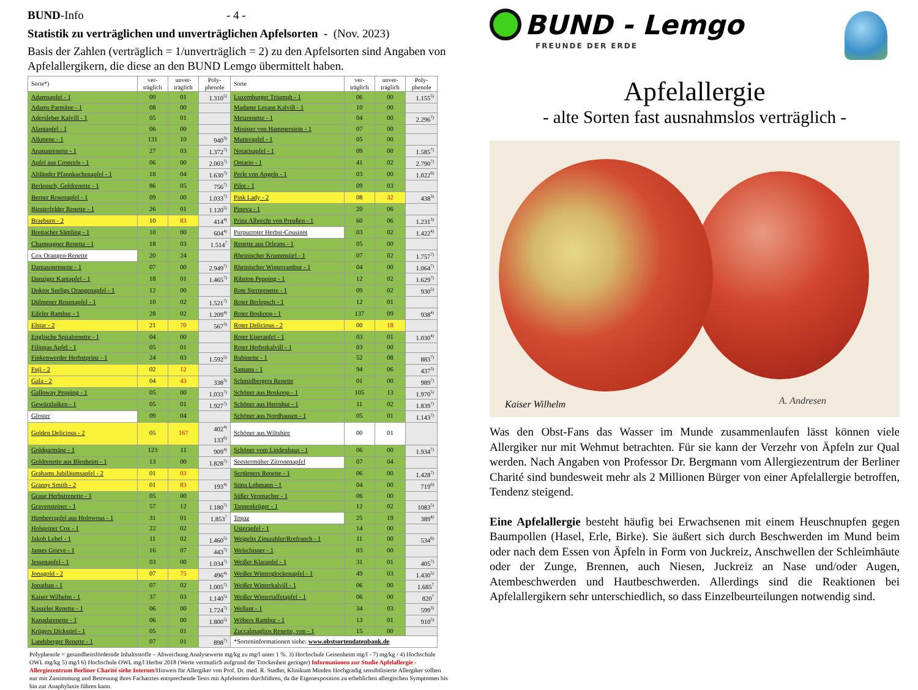BUND-Info - 4 -
Statistik zu verträglichen und unverträglichen Apfelsorten - (Nov. 2023)
Basis der Zahlen (verträglich = 1/unverträglich = 2) zu den Apfelsorten sind Angaben von Apfelallergikern, die diese an den BUND Lemgo übermittelt haben.
| Sorte*) | ver- träglich | unver- träglich | Poly- phenole | Sorte | ver- träglich | unver- träglich | Poly- phenole |
| --- | --- | --- | --- | --- | --- | --- | --- |
| Adamsapfel - 1 | 09 | 01 | 1.310<sup>5)</sup> | Luxemburger Triumph - 1 | 06 | 00 | 1.155<sup>5)</sup> |
| Adams Parmäne - 1 | 08 | 00 | | Madame Lesans Kalvill - 1 | 10 | 00 | |
| Adersleber Kalvill - 1 | 05 | 01 | | Metzrenette - 1 | 04 | 00 | 2.296<sup>7)</sup> |
| Alantapfel - 1 | 06 | 00 | | Minister von Hammerstein - 1 | 07 | 00 | |
| Alkmene - 1 | 131 | 10 | 940<sup>3)</sup> | Mutterapfel - 1 | 05 | 00 | |
| Ananasrenette - 1 | 27 | 03 | 1.372<sup>7)</sup> | Notarisapfel - 1 | 09 | 00 | 1.585<sup>7)</sup> |
| Apfel aus Croncels - 1 | 06 | 00 | 2.003<sup>7)</sup> | Ontario - 1 | 41 | 02 | 2.790<sup>7)</sup> |
| Altländer Pfannkuchenapfel - 1 | 18 | 04 | 1.630<sup>7)</sup> | Perle von Angeln - 1 | 03 | 00 | 1.022<sup>6)</sup> |
| Berlepsch, Goldrenette - 1 | 86 | 05 | 756<sup>7)</sup> | Pilot - 1 | 09 | 03 | |
| Berner Rosenapfel - 1 | 09 | 00 | 1.033<sup>7)</sup> | Pink Lady - 2 | 08 | 32 | 438<sup>3)</sup> |
| Biesterfelder Renette - 1 | 26 | 01 | 1.120<sup>5)</sup> | Pinova - 1 | 20 | 06 | |
| Braeburn - 2 | 10 | 83 | 414<sup>4)</sup> | Prinz Albrecht von Preußen - 1 | 60 | 06 | 1.231<sup>3)</sup> |
| Brettacher Sämling - 1 | 10 | 00 | 604<sup>4)</sup> | Purpurroter Herbst-Cousinot | 03 | 02 | 1.422<sup>4)</sup> |
| Champagner Renette - 1 | 18 | 03 | 1.514<sup>7</sup> | Renette aus Orleans - 1 | 05 | 00 | |
| Cox Orangen-Renette | 20 | 24 | | Rheinischer Krummstiel - 1 | 07 | 02 | 1.757<sup>7)</sup> |
| Damasonrenette - 1 | 07 | 00 | 2.949<sup>7)</sup> | Rheinischer Winterrambur - 1 | 04 | 00 | 1.064<sup>7)</sup> |
| Danziger Kantapfel - 1 | 18 | 01 | 1.465<sup>7)</sup> | Ribston Pepping - 1 | 12 | 02 | 1.629<sup>7)</sup> |
| Doktor Seeligs Orangenapfel - 1 | 12 | 00 | | Rote Sternrenette - 1 | 09 | 02 | 930<sup>5)</sup> |
| Dülmener Rosenapfel - 1 | 10 | 02 | 1.521<sup>7)</sup> | Roter Berlepsch - 1 | 12 | 01 | |
| Eifeler Rambur - 1 | 28 | 02 | 1.209<sup>4)</sup> | Roter Boskoop - 1 | 137 | 09 | 938<sup>4)</sup> |
| Elstar - 2 | 21 | 70 | 567<sup>3)</sup> | Roter Delicious - 2 | 00 | 18 | |
| Englische Spitalrenette - 1 | 04 | 00 | | Roter Eiserapfel - 1 | 03 | 01 | 1.030<sup>4)</sup> |
| Filippas Apfel - 1 | 05 | 01 | | Roter Herbstkalvill - 1 | 03 | 00 | |
| Finkenwerder Herbstprinz - 1 | 24 | 03 | 1.592<sup>5)</sup> | Rubinette - 1 | 52 | 08 | 883<sup>7)</sup> |
| Fuji - 2 | 02 | 12 | | Santana - 1 | 94 | 06 | 437<sup>3)</sup> |
| Gala - 2 | 04 | 43 | 338<sup>3)</sup> | Schmidbergers Renette | 01 | 00 | 989<sup>7)</sup> |
| Galloway Pepping - 1 | 05 | 00 | 1.033<sup>7)</sup> | Schöner aus Boskoop - 1 | 105 | 13 | 1.970<sup>5)</sup> |
| Gewürzluiken - 1 | 05 | 01 | 1.927<sup>7)</sup> | Schöner aus Herrnhut - 1 | 11 | 02 | 1.839<sup>7)</sup> |
| Gloster | 09 | 04 | | Schöner aus Nordhausen - 1 | 05 | 01 | 1.143<sup>7)</sup> |
| Golden Delicious - 2 | 05 | 167 | 402<sup>4)</sup> 133<sup>6)</sup> | Schöner aus Wiltshire | 00 | 01 | |
| Goldparmäne - 1 | 123 | 11 | 909<sup>4)</sup> | Schöner vom Lindenhaus - 1 | 06 | 00 | 1.934<sup>7)</sup> |
| Goldrenette aus Blenheim - 1 | 13 | 00 | 1.828<sup>7)</sup> | Seestermüher Zitronenapfel | 07 | 04 | |
| Grahams Jubiläumsapfel - 2 | 01 | 03 | | Sertürners Renette - 1 | 06 | 00 | 1.428<sup>7)</sup> |
| Granny Smith - 2 | 01 | 83 | 193<sup>4)</sup> | Stina Lohmann - 1 | 04 | 00 | 719<sup>6)</sup> |
| Graue Herbstrenette - 1 | 05 | 00 | | Süßer Verenacher - 1 | 06 | 00 | |
| Gravensteiner - 1 | 57 | 12 | 1.180<sup>7)</sup> | Tannenkrüger - 1 | 12 | 02 | 1083<sup>5)</sup> |
| Himbeerapfel aus Holowous - 1 | 31 | 01 | 1.853<sup>7</sup> | Topaz | 25 | 19 | 389<sup>4)</sup> |
| Holsteiner Cox - 1 | 22 | 02 | | Usterapfel - 1 | 14 | 00 | |
| Jakob Lebel - 1 | 11 | 02 | 1.460<sup>5)</sup> | Weigelts Zinszahler/Rotfranch - 1 | 11 | 00 | 534<sup>6)</sup> |
| James Grieve - 1 | 16 | 07 | 443<sup>7)</sup> | Welschisner - 1 | 03 | 00 | |
| Jessenapfel - 1 | 03 | 00 | 1.034<sup>7)</sup> | Weißer Klarapfel - 1 | 31 | 01 | 405<sup>7)</sup> |
| Jonagold - 2 | 07 | 75 | 496<sup>4)</sup> | Weißer Winterglockenapfel - 1 | 49 | 03 | 1.430<sup>5)</sup> |
| Jonathan - 1 | 07 | 02 | 1.005<sup>7)</sup> | Weißer Winterkalvill - 1 | 06 | 00 | 1.685<sup>7</sup> |
| Kaiser Wilhelm - 1 | 37 | 03 | 1.140<sup>5)</sup> | Weißer Wintertaffetapfel - 1 | 06 | 00 | 820<sup>7</sup> |
| Kasseler Renette - 1 | 06 | 00 | 1.724<sup>7)</sup> | Wellant - 1 | 34 | 03 | 599<sup>3)</sup> |
| Kanadarenette - 1 | 06 | 00 | 1.800<sup>5)</sup> | Wöbers Rambur - 1 | 13 | 01 | 910<sup>5)</sup> |
| Krügers Dickstiel - 1 | 05 | 01 | | Zuccalmaglios Renette, von - 1 | 15 | 00 | |
| Landsberger Renette - 1 | 07 | 01 | 898<sup>7)</sup> | *Sorteninformationen siehe: www.obstsortendatenbank.de | | | |
Polyphenole = gesundheitsfördernde Inhaltsstoffe – Abweichung Analysewerte mg/kg zu mg/l unter 1 %. 3) Hochschule Geisenheim mg/l - 7) mg/kg / 4) Hochschule OWL mg/kg 5) mg/l 6) Hochschule OWL mg/l Herbst 2018 (Werte vermutlich aufgrund der Trockenheit geringer) Informationen zur Studie Apfelallergie - Allergiezentrum Berliner Charité siehe Internet/Hinweis für Allergiker von Prof. Dr. med. R. Stadler, Klinikum Minden Hochgradig sensibilisierte Allergiker sollten nur mit Zustimmung und Betreuung ihres Facharztes entsprechende Tests mit Apfelsorten durchführen, da die Eigenexposition zu erheblichen allergischen Symptomen bis hin zur Anaphylaxie führen kann.
BUND - Lemgo
FREUNDE DER ERDE
Apfelallergie
- alte Sorten fast ausnahmslos verträglich -
Kaiser Wilhelm A. Andresen
Was den Obst-Fans das Wasser im Munde zusammenlaufen lässt können viele Allergiker nur mit Wehmut betrachten. Für sie kann der Verzehr von Äpfeln zur Qual werden. Nach Angaben von Professor Dr. Bergmann vom Allergiezentrum der Berliner Charité sind bundesweit mehr als 2 Millionen Bürger von einer Apfelallergie betroffen, Tendenz steigend.
Eine Apfelallergie besteht häufig bei Erwachsenen mit einem Heuschnupfen gegen Baumpollen (Hasel, Erle, Birke). Sie äußert sich durch Beschwerden im Mund beim oder nach dem Essen von Äpfeln in Form von Juckreiz, Anschwellen der Schleimhäute oder der Zunge, Brennen, auch Niesen, Juckreiz an Nase und/oder Augen, Atembeschwerden und Hautbeschwerden. Allerdings sind die Reaktionen bei Apfelallergikern sehr unterschiedlich, so dass Einzelbeurteilungen notwendig sind.